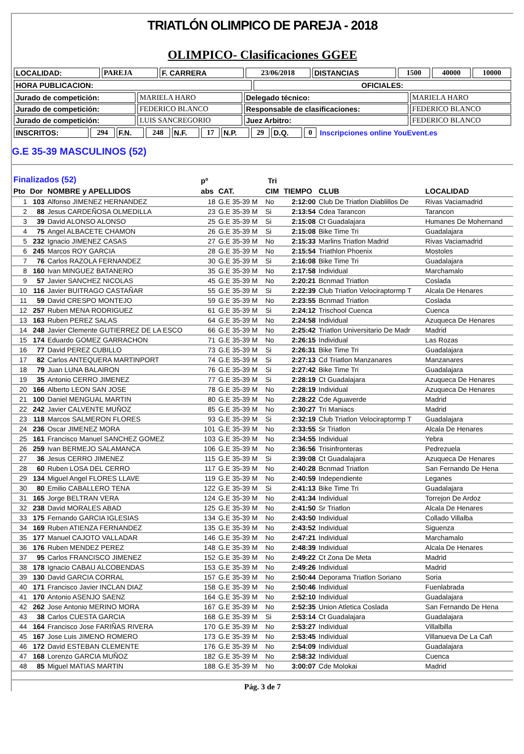TRIATLÓN OLIMPICO DE PAREJA - 2018
OLIMPICO- Clasificaciones GGEE
| LOCALIDAD: | PAREJA | F. CARRERA | 23/06/2018 | DISTANCIAS | 1500 | 40000 | 10000 |
| HORA PUBLICACION: | OFICIALES: |
| Jurado de competición: | MARIELA HARO | Delegado técnico: | MARIELA HARO |
| Jurado de competición: | FEDERICO BLANCO | Responsable de clasificaciones: | FEDERICO BLANCO |
| Jurado de competición: | LUIS SANCREGORIO | Juez Arbitro: | FEDERICO BLANCO |
| INSCRITOS: | 294 | F.N. | 248 | N.F. | 17 | N.P. | 29 | D.Q. | 0 | Inscripciones online YouEvent.es |
G.E 35-39 MASCULINOS (52)
| Finalizados (52) | | | pº | Tri | | | | |
| --- | --- | --- | --- | --- | --- | --- | --- | --- |
| Pto | Dor | NOMBRE y APELLIDOS | abs | CAT. | CIM | TIEMPO | CLUB | LOCALIDAD |
| 1 | 103 | Alfonso JIMENEZ HERNANDEZ | 18 | G.E 35-39 M | No | 2:12:00 | Club De Triatlon Diablillos De | Rivas Vaciamadrid |
| 2 | 88 | Jesus CARDEÑOSA OLMEDILLA | 23 | G.E 35-39 M | Si | 2:13:54 | Cdea Tarancon | Tarancon |
| 3 | 39 | David ALONSO ALONSO | 25 | G.E 35-39 M | Si | 2:15:08 | Ct Guadalajara | Humanes De Mohernand |
| 4 | 75 | Angel ALBACETE CHAMON | 26 | G.E 35-39 M | Si | 2:15:08 | Bike Time Tri | Guadalajara |
| 5 | 232 | Ignacio JIMENEZ CASAS | 27 | G.E 35-39 M | No | 2:15:33 | Marlins Triatlon Madrid | Rivas Vaciamadrid |
| 6 | 245 | Marcos ROY GARCIA | 28 | G.E 35-39 M | No | 2:15:54 | Triathlon Phoenix | Mostoles |
| 7 | 76 | Carlos RAZOLA FERNANDEZ | 30 | G.E 35-39 M | Si | 2:16:08 | Bike Time Tri | Guadalajara |
| 8 | 160 | Ivan MINGUEZ BATANERO | 35 | G.E 35-39 M | No | 2:17:58 | Individual | Marchamalo |
| 9 | 57 | Javier SANCHEZ NICOLAS | 45 | G.E 35-39 M | No | 2:20:21 | Bcnmad Triatlon | Coslada |
| 10 | 116 | Javier BUITRAGO CASTAÑAR | 55 | G.E 35-39 M | Si | 2:22:39 | Club Triatlon Velociraptormp T | Alcala De Henares |
| 11 | 59 | David CRESPO MONTEJO | 59 | G.E 35-39 M | No | 2:23:55 | Bcnmad Triatlon | Coslada |
| 12 | 257 | Ruben MENA RODRIGUEZ | 61 | G.E 35-39 M | Si | 2:24:12 | Trischool Cuenca | Cuenca |
| 13 | 163 | Ruben PEREZ SALAS | 64 | G.E 35-39 M | No | 2:24:58 | Individual | Azuqueca De Henares |
| 14 | 248 | Javier Clemente GUTIERREZ DE LA ESCO | 66 | G.E 35-39 M | No | 2:25:42 | Triatlon Universitario De Madr | Madrid |
| 15 | 174 | Eduardo GOMEZ GARRACHON | 71 | G.E 35-39 M | No | 2:26:15 | Individual | Las Rozas |
| 16 | 77 | David PEREZ CUBILLO | 73 | G.E 35-39 M | Si | 2:26:31 | Bike Time Tri | Guadalajara |
| 17 | 82 | Carlos ANTEQUERA MARTINPORT | 74 | G.E 35-39 M | Si | 2:27:13 | Cd Triatlon Manzanares | Manzanares |
| 18 | 79 | Juan LUNA BALAIRON | 76 | G.E 35-39 M | Si | 2:27:42 | Bike Time Tri | Guadalajara |
| 19 | 35 | Antonio CERRO JIMENEZ | 77 | G.E 35-39 M | Si | 2:28:19 | Ct Guadalajara | Azuqueca De Henares |
| 20 | 166 | Alberto LEON SAN JOSE | 78 | G.E 35-39 M | No | 2:28:19 | Individual | Azuqueca De Henares |
| 21 | 100 | Daniel MENGUAL MARTIN | 80 | G.E 35-39 M | No | 2:28:22 | Cde Aguaverde | Madrid |
| 22 | 242 | Javier CALVENTE MUÑOZ | 85 | G.E 35-39 M | No | 2:30:27 | Tri Maniacs | Madrid |
| 23 | 118 | Marcos SALMERON FLORES | 93 | G.E 35-39 M | Si | 2:32:19 | Club Triatlon Velociraptormp T | Guadalajara |
| 24 | 236 | Oscar JIMENEZ MORA | 101 | G.E 35-39 M | No | 2:33:55 | Sr Triatlon | Alcala De Henares |
| 25 | 161 | Francisco Manuel SANCHEZ GOMEZ | 103 | G.E 35-39 M | No | 2:34:55 | Individual | Yebra |
| 26 | 259 | Ivan BERMEJO SALAMANCA | 106 | G.E 35-39 M | No | 2:36:56 | Trisinfronteras | Pedrezuela |
| 27 | 36 | Jesus CERRO JIMENEZ | 115 | G.E 35-39 M | Si | 2:39:08 | Ct Guadalajara | Azuqueca De Henares |
| 28 | 60 | Ruben LOSA DEL CERRO | 117 | G.E 35-39 M | No | 2:40:28 | Bcnmad Triatlon | San Fernando De Hena |
| 29 | 134 | Miguel Angel FLORES LLAVE | 119 | G.E 35-39 M | No | 2:40:59 | Independiente | Leganes |
| 30 | 80 | Emilio CABALLERO TENA | 122 | G.E 35-39 M | Si | 2:41:13 | Bike Time Tri | Guadalajara |
| 31 | 165 | Jorge BELTRAN VERA | 124 | G.E 35-39 M | No | 2:41:34 | Individual | Torrejon De Ardoz |
| 32 | 238 | David MORALES ABAD | 125 | G.E 35-39 M | No | 2:41:50 | Sr Triatlon | Alcala De Henares |
| 33 | 175 | Fernando GARCIA IGLESIAS | 134 | G.E 35-39 M | No | 2:43:50 | Individual | Collado Villalba |
| 34 | 169 | Ruben ATIENZA FERNANDEZ | 135 | G.E 35-39 M | No | 2:43:52 | Individual | Siguenza |
| 35 | 177 | Manuel CAJOTO VALLADAR | 146 | G.E 35-39 M | No | 2:47:21 | Individual | Marchamalo |
| 36 | 176 | Ruben MENDEZ PEREZ | 148 | G.E 35-39 M | No | 2:48:39 | Individual | Alcala De Henares |
| 37 | 95 | Carlos FRANCISCO JIMENEZ | 152 | G.E 35-39 M | No | 2:49:22 | Ct Zona De Meta | Madrid |
| 38 | 178 | Ignacio CABAU ALCOBENDAS | 153 | G.E 35-39 M | No | 2:49:26 | Individual | Madrid |
| 39 | 130 | David GARCIA CORRAL | 157 | G.E 35-39 M | No | 2:50:44 | Deporama Triatlon Soriano | Soria |
| 40 | 171 | Francisco Javier INCLAN DIAZ | 158 | G.E 35-39 M | No | 2:50:46 | Individual | Fuenlabrada |
| 41 | 170 | Antonio ASENJO SAENZ | 164 | G.E 35-39 M | No | 2:52:10 | Individual | Guadalajara |
| 42 | 262 | Jose Antonio MERINO MORA | 167 | G.E 35-39 M | No | 2:52:35 | Union Atletica Coslada | San Fernando De Hena |
| 43 | 38 | Carlos CUESTA GARCIA | 168 | G.E 35-39 M | Si | 2:53:14 | Ct Guadalajara | Guadalajara |
| 44 | 164 | Francisco Jose FARIÑAS RIVERA | 170 | G.E 35-39 M | No | 2:53:27 | Individual | Villalbilla |
| 45 | 167 | Jose Luis JIMENO ROMERO | 173 | G.E 35-39 M | No | 2:53:45 | Individual | Villanueva De La Cañ |
| 46 | 172 | David ESTEBAN CLEMENTE | 176 | G.E 35-39 M | No | 2:54:09 | Individual | Guadalajara |
| 47 | 168 | Lorenzo GARCIA MUÑOZ | 182 | G.E 35-39 M | No | 2:58:32 | Individual | Cuenca |
| 48 | 85 | Miguel MATIAS MARTIN | 188 | G.E 35-39 M | No | 3:00:07 | Cde Molokai | Madrid |
Pág. 3 de 7